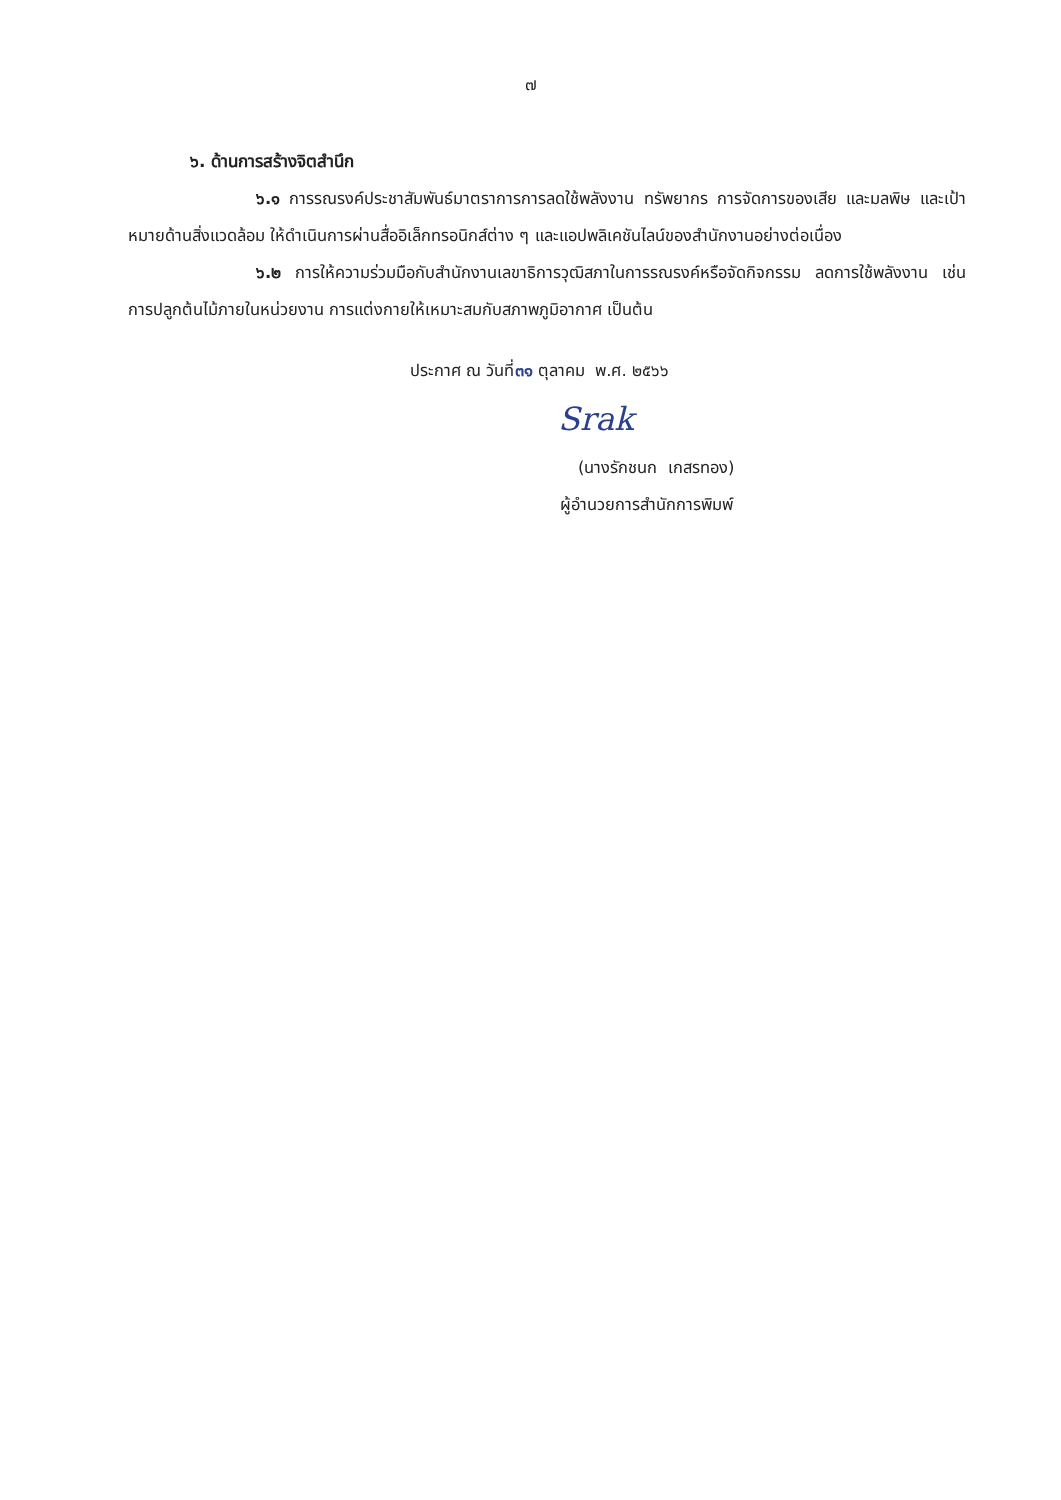๗
๖. ด้านการสร้างจิตสำนึก
๖.๑ การรณรงค์ประชาสัมพันธ์มาตราการการลดใช้พลังงาน ทรัพยากร การจัดการของเสีย และมลพิษ และเป้าหมายด้านสิ่งแวดล้อม ให้ดำเนินการผ่านสื่ออิเล็กทรอนิกส์ต่าง ๆ และแอปพลิเคชันไลน์ของสำนักงานอย่างต่อเนื่อง
๖.๒ การให้ความร่วมมือกับสำนักงานเลขาธิการวุฒิสภาในการรณรงค์หรือจัดกิจกรรม ลดการใช้พลังงาน เช่น การปลูกต้นไม้ภายในหน่วยงาน การแต่งกายให้เหมาะสมกับสภาพภูมิอากาศ เป็นต้น
ประกาศ ณ วันที่๓๑ ตุลาคม พ.ศ. ๒๕๖๖
Srak
(นางรักชนก เกสรทอง)
ผู้อำนวยการสำนักการพิมพ์